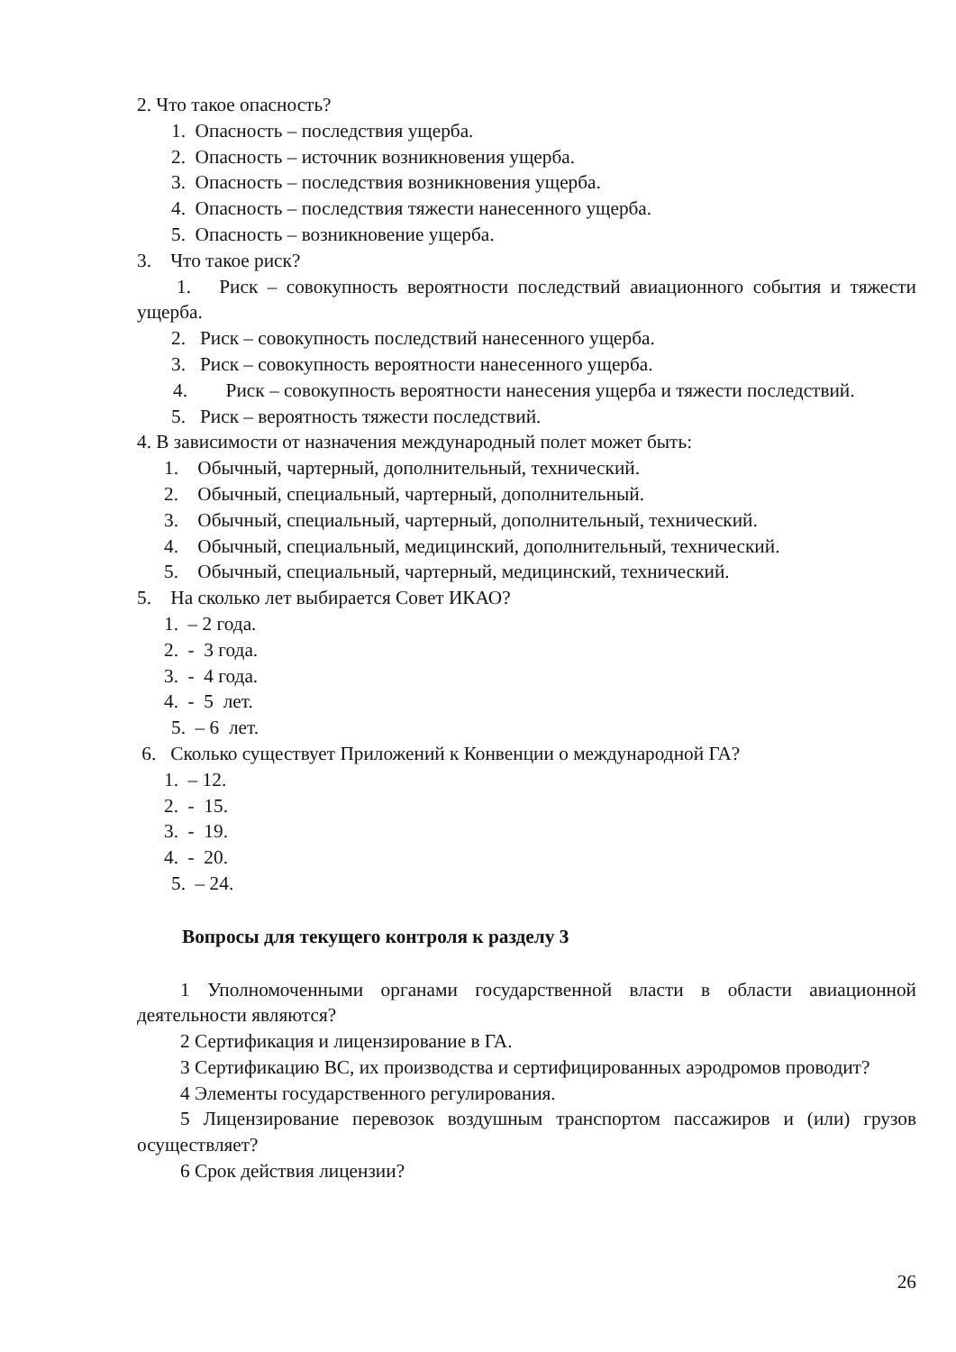2. Что такое опасность?
1. Опасность – последствия ущерба.
2. Опасность – источник возникновения ущерба.
3. Опасность – последствия возникновения ущерба.
4. Опасность – последствия тяжести нанесенного ущерба.
5. Опасность – возникновение ущерба.
3. Что такое риск?
1. Риск – совокупность вероятности последствий авиационного события и тяжести ущерба.
2. Риск – совокупность последствий нанесенного ущерба.
3. Риск – совокупность вероятности нанесенного ущерба.
4. Риск – совокупность вероятности нанесения ущерба и тяжести последствий.
5. Риск – вероятность тяжести последствий.
4. В зависимости от назначения международный полет может быть:
1. Обычный, чартерный, дополнительный, технический.
2. Обычный, специальный, чартерный, дополнительный.
3. Обычный, специальный, чартерный, дополнительный, технический.
4. Обычный, специальный, медицинский, дополнительный, технический.
5. Обычный, специальный, чартерный, медицинский, технический.
5. На сколько лет выбирается Совет ИКАО?
1. – 2 года.
2. - 3 года.
3. - 4 года.
4. - 5 лет.
5. – 6 лет.
6. Сколько существует Приложений к Конвенции о международной ГА?
1. – 12.
2. - 15.
3. - 19.
4. - 20.
5. – 24.
Вопросы для текущего контроля к разделу 3
1 Уполномоченными органами государственной власти в области авиационной деятельности являются?
2 Сертификация и лицензирование в ГА.
3 Сертификацию ВС, их производства и сертифицированных аэродромов проводит?
4 Элементы государственного регулирования.
5 Лицензирование перевозок воздушным транспортом пассажиров и (или) грузов осуществляет?
6 Срок действия лицензии?
26